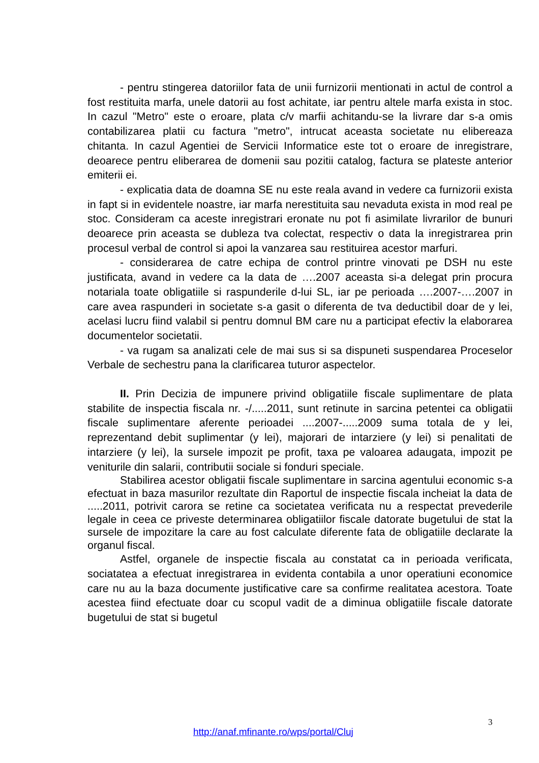- pentru stingerea datoriilor fata de unii furnizorii mentionati in actul de control a fost restituita marfa, unele datorii au fost achitate, iar pentru altele marfa exista in stoc. In cazul "Metro" este o eroare, plata c/v marfii achitandu-se la livrare dar s-a omis contabilizarea platii cu factura "metro", intrucat aceasta societate nu elibereaza chitanta. In cazul Agentiei de Servicii Informatice este tot o eroare de inregistrare, deoarece pentru eliberarea de domenii sau pozitii catalog, factura se plateste anterior emiterii ei.
- explicatia data de doamna SE nu este reala avand in vedere ca furnizorii exista in fapt si in evidentele noastre, iar marfa nerestituita sau nevaduta exista in mod real pe stoc. Consideram ca aceste inregistrari eronate nu pot fi asimilate livrarilor de bunuri deoarece prin aceasta se dubleza tva colectat, respectiv o data la inregistrarea prin procesul verbal de control si apoi la vanzarea sau restituirea acestor marfuri.
- considerarea de catre echipa de control printre vinovati pe DSH nu este justificata, avand in vedere ca la data de ….2007 aceasta si-a delegat prin procura notariala toate obligatiile si raspunderile d-lui SL, iar pe perioada ….2007-….2007 in care avea raspunderi in societate s-a gasit o diferenta de tva deductibil doar de y lei, acelasi lucru fiind valabil si pentru domnul BM care nu a participat efectiv la elaborarea documentelor societatii.
- va rugam sa analizati cele de mai sus si sa dispuneti suspendarea Proceselor Verbale de sechestru pana la clarificarea tuturor aspectelor.
II. Prin Decizia de impunere privind obligatiile fiscale suplimentare de plata stabilite de inspectia fiscala nr. -/.....2011, sunt retinute in sarcina petentei ca obligatii fiscale suplimentare aferente perioadei ....2007-.....2009 suma totala de y lei, reprezentand debit suplimentar (y lei), majorari de intarziere (y lei) si penalitati de intarziere (y lei), la sursele impozit pe profit, taxa pe valoarea adaugata, impozit pe veniturile din salarii, contributii sociale si fonduri speciale.
Stabilirea acestor obligatii fiscale suplimentare in sarcina agentului economic s-a efectuat in baza masurilor rezultate din Raportul de inspectie fiscala incheiat la data de .....2011, potrivit carora se retine ca societatea verificata nu a respectat prevederile legale in ceea ce priveste determinarea obligatiilor fiscale datorate bugetului de stat la sursele de impozitare la care au fost calculate diferente fata de obligatiile declarate la organul fiscal.
Astfel, organele de inspectie fiscala au constatat ca in perioada verificata, sociatatea a efectuat inregistrarea in evidenta contabila a unor operatiuni economice care nu au la baza documente justificative care sa confirme realitatea acestora. Toate acestea fiind efectuate doar cu scopul vadit de a diminua obligatiile fiscale datorate bugetului de stat si bugetul
3
http://anaf.mfinante.ro/wps/portal/Cluj